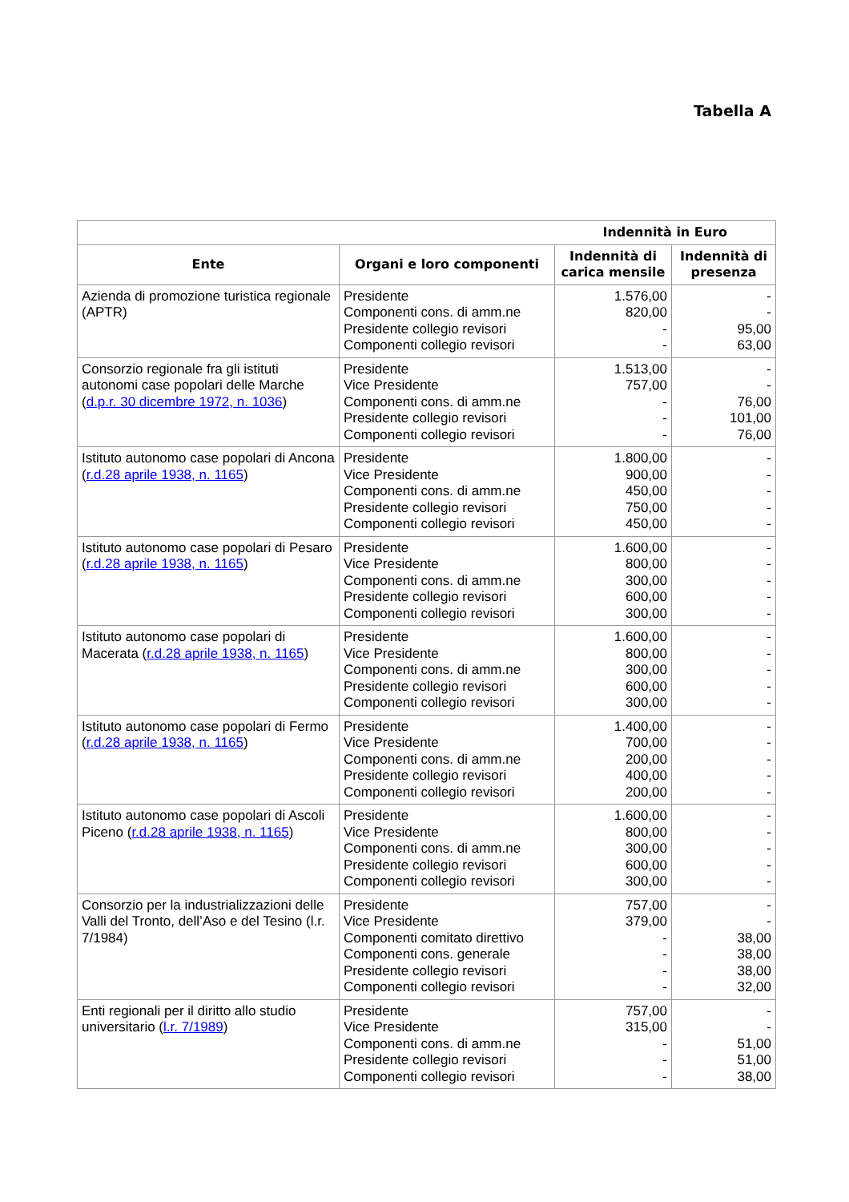Tabella A
| | | Indennità in Euro | |
| --- | --- | --- | --- |
| Ente | Organi e loro componenti | Indennità di carica mensile | Indennità di presenza |
| Azienda di promozione turistica regionale (APTR) | Presidente Componenti cons. di amm.ne Presidente collegio revisori Componenti collegio revisori | 1.576,00 820,00 - - | - - 95,00 63,00 |
| Consorzio regionale fra gli istituti autonomi case popolari delle Marche ( d.p.r. 30 dicembre 1972, n. 1036 ) | Presidente Vice Presidente Componenti cons. di amm.ne Presidente collegio revisori Componenti collegio revisori | 1.513,00 757,00 - - - | - - 76,00 101,00 76,00 |
| Istituto autonomo case popolari di Ancona ( r.d.28 aprile 1938, n. 1165 ) | Presidente Vice Presidente Componenti cons. di amm.ne Presidente collegio revisori Componenti collegio revisori | 1.800,00 900,00 450,00 750,00 450,00 | - - - - - |
| Istituto autonomo case popolari di Pesaro ( r.d.28 aprile 1938, n. 1165 ) | Presidente Vice Presidente Componenti cons. di amm.ne Presidente collegio revisori Componenti collegio revisori | 1.600,00 800,00 300,00 600,00 300,00 | - - - - - |
| Istituto autonomo case popolari di Macerata ( r.d.28 aprile 1938, n. 1165 ) | Presidente Vice Presidente Componenti cons. di amm.ne Presidente collegio revisori Componenti collegio revisori | 1.600,00 800,00 300,00 600,00 300,00 | - - - - - |
| Istituto autonomo case popolari di Fermo ( r.d.28 aprile 1938, n. 1165 ) | Presidente Vice Presidente Componenti cons. di amm.ne Presidente collegio revisori Componenti collegio revisori | 1.400,00 700,00 200,00 400,00 200,00 | - - - - - |
| Istituto autonomo case popolari di Ascoli Piceno ( r.d.28 aprile 1938, n. 1165 ) | Presidente Vice Presidente Componenti cons. di amm.ne Presidente collegio revisori Componenti collegio revisori | 1.600,00 800,00 300,00 600,00 300,00 | - - - - - |
| Consorzio per la industrializzazioni delle Valli del Tronto, dell’Aso e del Tesino (l.r. 7/1984) | Presidente Vice Presidente Componenti comitato direttivo Componenti cons. generale Presidente collegio revisori Componenti collegio revisori | 757,00 379,00 - - - - | - - 38,00 38,00 38,00 32,00 |
| Enti regionali per il diritto allo studio universitario ( l.r. 7/1989 ) | Presidente Vice Presidente Componenti cons. di amm.ne Presidente collegio revisori Componenti collegio revisori | 757,00 315,00 - - - | - - 51,00 51,00 38,00 |